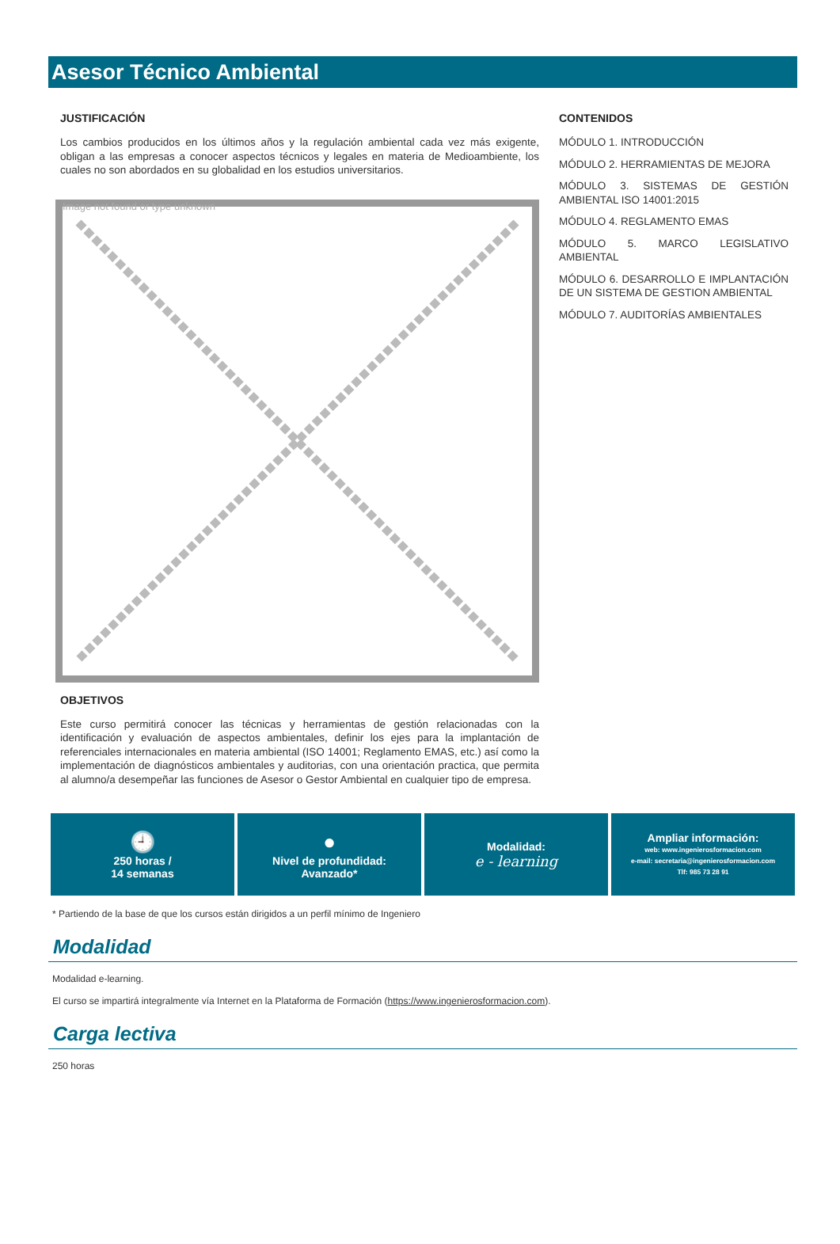Asesor Técnico Ambiental
JUSTIFICACIÓN
Los cambios producidos en los últimos años y la regulación ambiental cada vez más exigente, obligan a las empresas a conocer aspectos técnicos y legales en materia de Medioambiente, los cuales no son abordados en su globalidad en los estudios universitarios.
Image not found or type unknown
OBJETIVOS
Este curso permitirá conocer las técnicas y herramientas de gestión relacionadas con la identificación y evaluación de aspectos ambientales, definir los ejes para la implantación de referenciales internacionales en materia ambiental (ISO 14001; Reglamento EMAS, etc.) así como la implementación de diagnósticos ambientales y auditorias, con una orientación practica, que permita al alumno/a desempeñar las funciones de Asesor o Gestor Ambiental en cualquier tipo de empresa.
CONTENIDOS
MÓDULO 1. INTRODUCCIÓN
MÓDULO 2. HERRAMIENTAS DE MEJORA
MÓDULO 3. SISTEMAS DE GESTIÓN AMBIENTAL ISO 14001:2015
MÓDULO 4. REGLAMENTO EMAS
MÓDULO 5. MARCO LEGISLATIVO AMBIENTAL
MÓDULO 6. DESARROLLO E IMPLANTACIÓN DE UN SISTEMA DE GESTION AMBIENTAL
MÓDULO 7. AUDITORÍAS AMBIENTALES
🕘
250 horas /
14 semanas
●
Nivel de profundidad:
Avanzado*
Modalidad:
e - learning
Ampliar información:
web: www.ingenierosformacion.com
e-mail: secretaria@ingenierosformacion.com
Tlf: 985 73 28 91
* Partiendo de la base de que los cursos están dirigidos a un perfil mínimo de Ingeniero
Modalidad
Modalidad e-learning.
El curso se impartirá integralmente vía Internet en la Plataforma de Formación (https://www.ingenierosformacion.com).
Carga lectiva
250 horas